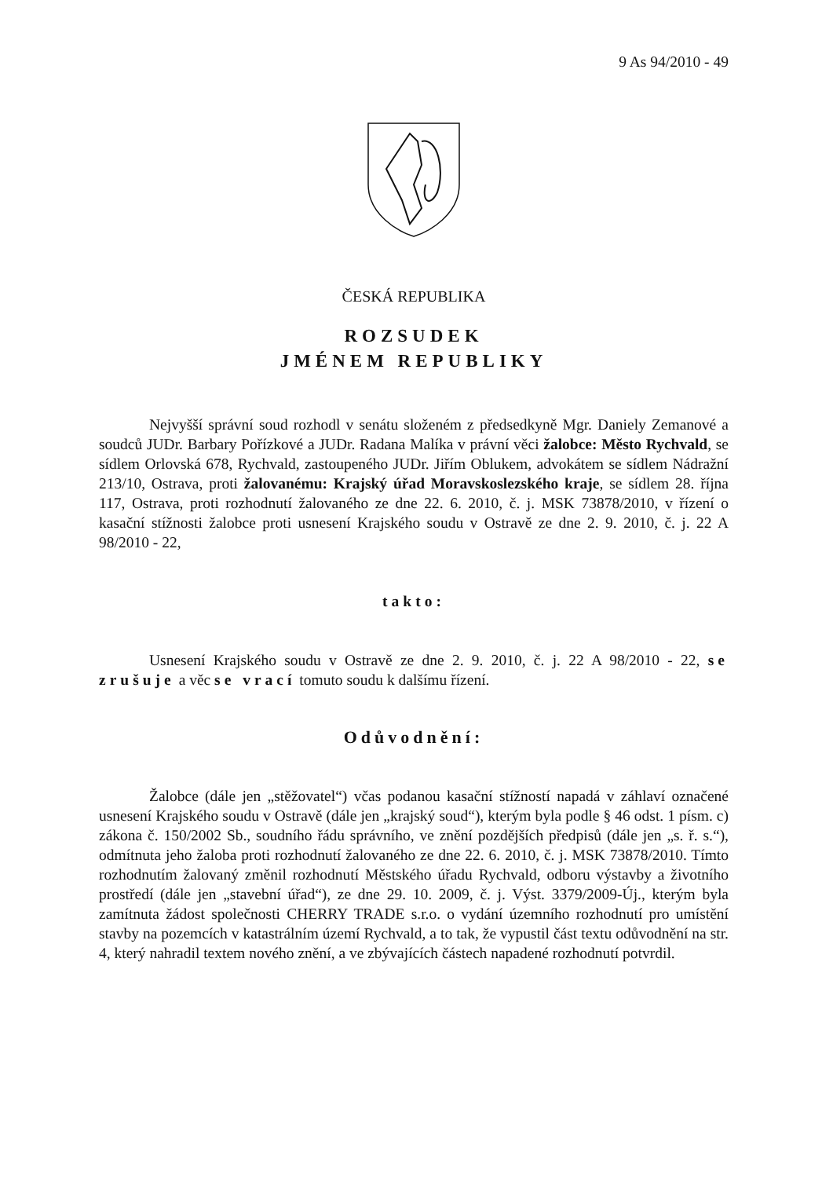9 As 94/2010 - 49
ČESKÁ REPUBLIKA
ROZSUDEK
JMÉNEM REPUBLIKY
Nejvyšší správní soud rozhodl v senátu složeném z předsedkyně Mgr. Daniely Zemanové a soudců JUDr. Barbary Pořízkové a JUDr. Radana Malíka v právní věci žalobce: Město Rychvald, se sídlem Orlovská 678, Rychvald, zastoupeného JUDr. Jiřím Oblukem, advokátem se sídlem Nádražní 213/10, Ostrava, proti žalovanému: Krajský úřad Moravskoslezského kraje, se sídlem 28. října 117, Ostrava, proti rozhodnutí žalovaného ze dne 22. 6. 2010, č. j. MSK 73878/2010, v řízení o kasační stížnosti žalobce proti usnesení Krajského soudu v Ostravě ze dne 2. 9. 2010, č. j. 22 A 98/2010 - 22,
takto:
Usnesení Krajského soudu v Ostravě ze dne 2. 9. 2010, č. j. 22 A 98/2010 - 22, se zrušuje a věc se vrací tomuto soudu k dalšímu řízení.
Odůvodnění:
Žalobce (dále jen „stěžovatel“) včas podanou kasační stížností napadá v záhlaví označené usnesení Krajského soudu v Ostravě (dále jen „krajský soud“), kterým byla podle § 46 odst. 1 písm. c) zákona č. 150/2002 Sb., soudního řádu správního, ve znění pozdějších předpisů (dále jen „s. ř. s.“), odmítnuta jeho žaloba proti rozhodnutí žalovaného ze dne 22. 6. 2010, č. j. MSK 73878/2010. Tímto rozhodnutím žalovaný změnil rozhodnutí Městského úřadu Rychvald, odboru výstavby a životního prostředí (dále jen „stavební úřad“), ze dne 29. 10. 2009, č. j. Výst. 3379/2009-Új., kterým byla zamítnuta žádost společnosti CHERRY TRADE s.r.o. o vydání územního rozhodnutí pro umístění stavby na pozemcích v katastrálním území Rychvald, a to tak, že vypustil část textu odůvodnění na str. 4, který nahradil textem nového znění, a ve zbývajících částech napadené rozhodnutí potvrdil.